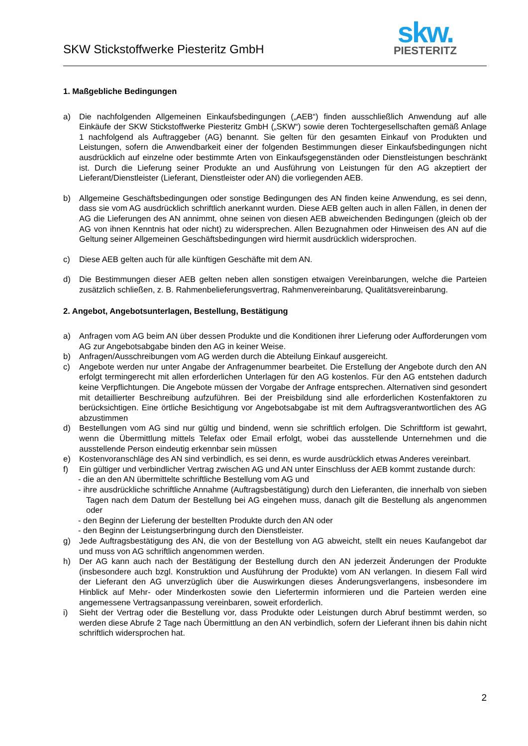SKW Stickstoffwerke Piesteritz GmbH
skw.
PIESTERITZ
1. Maßgebliche Bedingungen
a) Die nachfolgenden Allgemeinen Einkaufsbedingungen („AEB“) finden ausschließlich Anwendung auf alle Einkäufe der SKW Stickstoffwerke Piesteritz GmbH („SKW“) sowie deren Tochtergesellschaften gemäß Anlage 1 nachfolgend als Auftraggeber (AG) benannt. Sie gelten für den gesamten Einkauf von Produkten und Leistungen, sofern die Anwendbarkeit einer der folgenden Bestimmungen dieser Einkaufsbedingungen nicht ausdrücklich auf einzelne oder bestimmte Arten von Einkaufsgegenständen oder Dienstleistungen beschränkt ist. Durch die Lieferung seiner Produkte an und Ausführung von Leistungen für den AG akzeptiert der Lieferant/Dienstleister (Lieferant, Dienstleister oder AN) die vorliegenden AEB.
b) Allgemeine Geschäftsbedingungen oder sonstige Bedingungen des AN finden keine Anwendung, es sei denn, dass sie vom AG ausdrücklich schriftlich anerkannt wurden. Diese AEB gelten auch in allen Fällen, in denen der AG die Lieferungen des AN annimmt, ohne seinen von diesen AEB abweichenden Bedingungen (gleich ob der AG von ihnen Kenntnis hat oder nicht) zu widersprechen. Allen Bezugnahmen oder Hinweisen des AN auf die Geltung seiner Allgemeinen Geschäftsbedingungen wird hiermit ausdrücklich widersprochen.
c) Diese AEB gelten auch für alle künftigen Geschäfte mit dem AN.
d) Die Bestimmungen dieser AEB gelten neben allen sonstigen etwaigen Vereinbarungen, welche die Parteien zusätzlich schließen, z. B. Rahmenbelieferungsvertrag, Rahmenvereinbarung, Qualitätsvereinbarung.
2. Angebot, Angebotsunterlagen, Bestellung, Bestätigung
a) Anfragen vom AG beim AN über dessen Produkte und die Konditionen ihrer Lieferung oder Aufforderungen vom AG zur Angebotsabgabe binden den AG in keiner Weise.
b) Anfragen/Ausschreibungen vom AG werden durch die Abteilung Einkauf ausgereicht.
c) Angebote werden nur unter Angabe der Anfragenummer bearbeitet. Die Erstellung der Angebote durch den AN erfolgt termingerecht mit allen erforderlichen Unterlagen für den AG kostenlos. Für den AG entstehen dadurch keine Verpflichtungen. Die Angebote müssen der Vorgabe der Anfrage entsprechen. Alternativen sind gesondert mit detaillierter Beschreibung aufzuführen. Bei der Preisbildung sind alle erforderlichen Kostenfaktoren zu berücksichtigen. Eine örtliche Besichtigung vor Angebotsabgabe ist mit dem Auftragsverantwortlichen des AG abzustimmen
d) Bestellungen vom AG sind nur gültig und bindend, wenn sie schriftlich erfolgen. Die Schriftform ist gewahrt, wenn die Übermittlung mittels Telefax oder Email erfolgt, wobei das ausstellende Unternehmen und die ausstellende Person eindeutig erkennbar sein müssen
e) Kostenvoranschläge des AN sind verbindlich, es sei denn, es wurde ausdrücklich etwas Anderes vereinbart.
f) Ein gültiger und verbindlicher Vertrag zwischen AG und AN unter Einschluss der AEB kommt zustande durch:
- die an den AN übermittelte schriftliche Bestellung vom AG und
- ihre ausdrückliche schriftliche Annahme (Auftragsbestätigung) durch den Lieferanten, die innerhalb von sieben Tagen nach dem Datum der Bestellung bei AG eingehen muss, danach gilt die Bestellung als angenommen oder
- den Beginn der Lieferung der bestellten Produkte durch den AN oder
- den Beginn der Leistungserbringung durch den Dienstleister.
g) Jede Auftragsbestätigung des AN, die von der Bestellung von AG abweicht, stellt ein neues Kaufangebot dar und muss von AG schriftlich angenommen werden.
h) Der AG kann auch nach der Bestätigung der Bestellung durch den AN jederzeit Änderungen der Produkte (insbesondere auch bzgl. Konstruktion und Ausführung der Produkte) vom AN verlangen. In diesem Fall wird der Lieferant den AG unverzüglich über die Auswirkungen dieses Änderungsverlangens, insbesondere im Hinblick auf Mehr- oder Minderkosten sowie den Liefertermin informieren und die Parteien werden eine angemessene Vertragsanpassung vereinbaren, soweit erforderlich.
i) Sieht der Vertrag oder die Bestellung vor, dass Produkte oder Leistungen durch Abruf bestimmt werden, so werden diese Abrufe 2 Tage nach Übermittlung an den AN verbindlich, sofern der Lieferant ihnen bis dahin nicht schriftlich widersprochen hat.
2